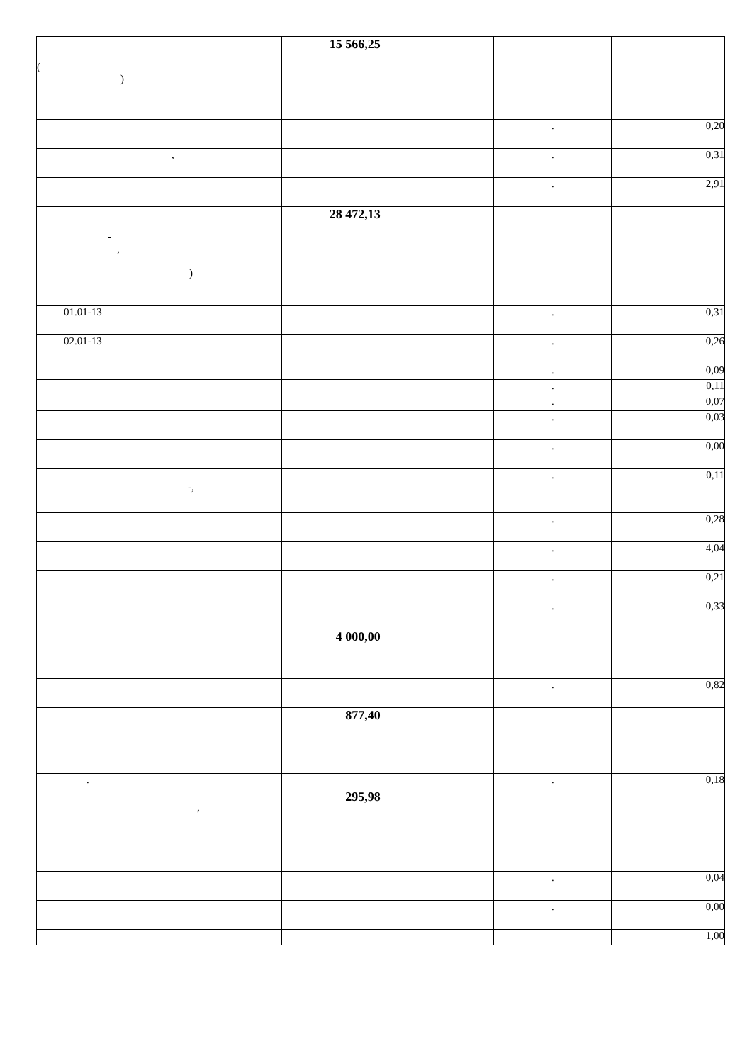| ( ) | 15 566,25 | | | |
| | | | . | 0,20 |
| , | | | . | 0,31 |
| | | | . | 2,91 |
| - , ) | 28 472,13 | | | |
| 01.01-13 | | | . | 0,31 |
| 02.01-13 | | | . | 0,26 |
| | | | . | 0,09 |
| | | | . | 0,11 |
| | | | . | 0,07 |
| | | | . | 0,03 |
| | | | . | 0,00 |
| -, | | | . | 0,11 |
| | | | . | 0,28 |
| | | | . | 4,04 |
| | | | . | 0,21 |
| | | | . | 0,33 |
| | 4 000,00 | | | |
| | | | . | 0,82 |
| | 877,40 | | | |
| . | | | . | 0,18 |
| , | 295,98 | | | |
| | | | . | 0,04 |
| | | | . | 0,00 |
| | | | | 1,00 |